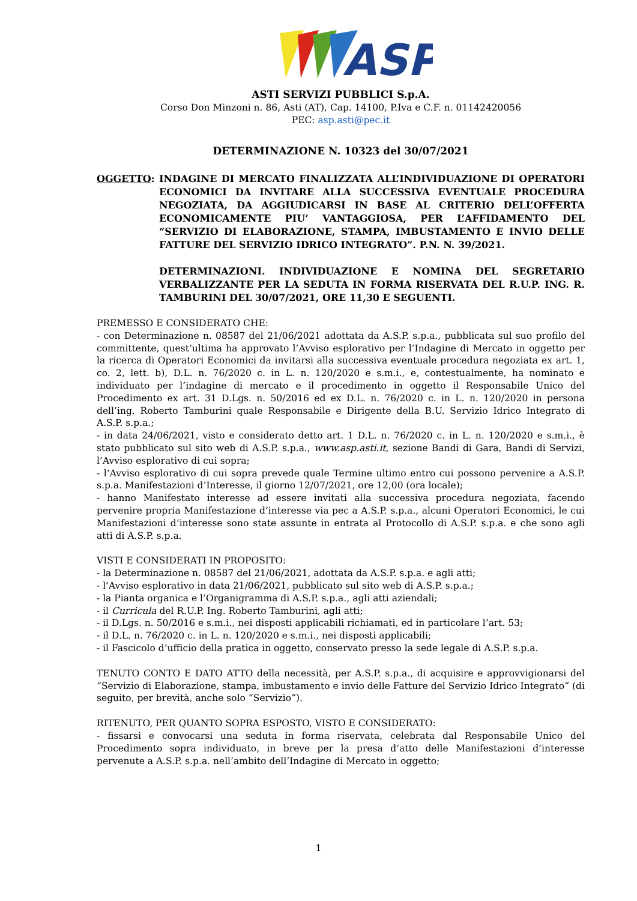ASP
ASTI SERVIZI PUBBLICI S.p.A.
Corso Don Minzoni n. 86, Asti (AT), Cap. 14100, P.Iva e C.F. n. 01142420056
PEC: asp.asti@pec.it
DETERMINAZIONE N. 10323 del 30/07/2021
OGGETTO: INDAGINE DI MERCATO FINALIZZATA ALL’INDIVIDUAZIONE DI OPERATORI ECONOMICI DA INVITARE ALLA SUCCESSIVA EVENTUALE PROCEDURA NEGOZIATA, DA AGGIUDICARSI IN BASE AL CRITERIO DELL’OFFERTA ECONOMICAMENTE PIU’ VANTAGGIOSA, PER L’AFFIDAMENTO DEL “SERVIZIO DI ELABORAZIONE, STAMPA, IMBUSTAMENTO E INVIO DELLE FATTURE DEL SERVIZIO IDRICO INTEGRATO”. P.N. N. 39/2021.
DETERMINAZIONI. INDIVIDUAZIONE E NOMINA DEL SEGRETARIO VERBALIZZANTE PER LA SEDUTA IN FORMA RISERVATA DEL R.U.P. ING. R. TAMBURINI DEL 30/07/2021, ORE 11,30 E SEGUENTI.
PREMESSO E CONSIDERATO CHE:
- con Determinazione n. 08587 del 21/06/2021 adottata da A.S.P. s.p.a., pubblicata sul suo profilo del committente, quest’ultima ha approvato l’Avviso esplorativo per l’Indagine di Mercato in oggetto per la ricerca di Operatori Economici da invitarsi alla successiva eventuale procedura negoziata ex art. 1, co. 2, lett. b), D.L. n. 76/2020 c. in L. n. 120/2020 e s.m.i., e, contestualmente, ha nominato e individuato per l’indagine di mercato e il procedimento in oggetto il Responsabile Unico del Procedimento ex art. 31 D.Lgs. n. 50/2016 ed ex D.L. n. 76/2020 c. in L. n. 120/2020 in persona dell’ing. Roberto Tamburini quale Responsabile e Dirigente della B.U. Servizio Idrico Integrato di A.S.P. s.p.a.;
- in data 24/06/2021, visto e considerato detto art. 1 D.L. n. 76/2020 c. in L. n. 120/2020 e s.m.i., è stato pubblicato sul sito web di A.S.P. s.p.a., www.asp.asti.it, sezione Bandi di Gara, Bandi di Servizi, l’Avviso esplorativo di cui sopra;
- l’Avviso esplorativo di cui sopra prevede quale Termine ultimo entro cui possono pervenire a A.S.P. s.p.a. Manifestazioni d’Interesse, il giorno 12/07/2021, ore 12,00 (ora locale);
- hanno Manifestato interesse ad essere invitati alla successiva procedura negoziata, facendo pervenire propria Manifestazione d’interesse via pec a A.S.P. s.p.a., alcuni Operatori Economici, le cui Manifestazioni d’interesse sono state assunte in entrata al Protocollo di A.S.P. s.p.a. e che sono agli atti di A.S.P. s.p.a.
VISTI E CONSIDERATI IN PROPOSITO:
- la Determinazione n. 08587 del 21/06/2021, adottata da A.S.P. s.p.a. e agli atti;
- l’Avviso esplorativo in data 21/06/2021, pubblicato sul sito web di A.S.P. s.p.a.;
- la Pianta organica e l’Organigramma di A.S.P. s.p.a., agli atti aziendali;
- il Curricula del R.U.P. Ing. Roberto Tamburini, agli atti;
- il D.Lgs. n. 50/2016 e s.m.i., nei disposti applicabili richiamati, ed in particolare l’art. 53;
- il D.L. n. 76/2020 c. in L. n. 120/2020 e s.m.i., nei disposti applicabili;
- il Fascicolo d’ufficio della pratica in oggetto, conservato presso la sede legale di A.S.P. s.p.a.
TENUTO CONTO E DATO ATTO della necessità, per A.S.P. s.p.a., di acquisire e approvvigionarsi del “Servizio di Elaborazione, stampa, imbustamento e invio delle Fatture del Servizio Idrico Integrato” (di seguito, per brevità, anche solo “Servizio”).
RITENUTO, PER QUANTO SOPRA ESPOSTO, VISTO E CONSIDERATO:
- fissarsi e convocarsi una seduta in forma riservata, celebrata dal Responsabile Unico del Procedimento sopra individuato, in breve per la presa d’atto delle Manifestazioni d’interesse pervenute a A.S.P. s.p.a. nell’ambito dell’Indagine di Mercato in oggetto;
1